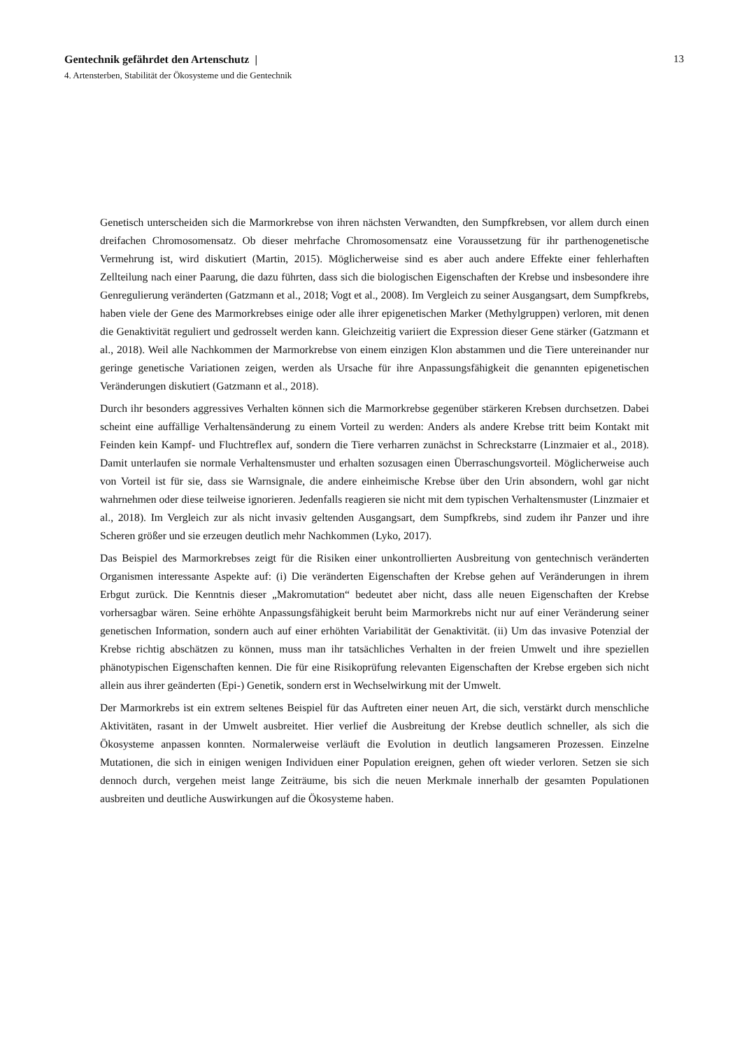13
Gentechnik gefährdet den Artenschutz |
4. Artensterben, Stabilität der Ökosysteme und die Gentechnik
Genetisch unterscheiden sich die Marmorkrebse von ihren nächsten Verwandten, den Sumpfkrebsen, vor allem durch einen dreifachen Chromosomensatz. Ob dieser mehrfache Chromosomensatz eine Voraussetzung für ihr parthenogenetische Vermehrung ist, wird diskutiert (Martin, 2015). Möglicherweise sind es aber auch andere Effekte einer fehlerhaften Zellteilung nach einer Paarung, die dazu führten, dass sich die biologischen Eigenschaften der Krebse und insbesondere ihre Genregulierung veränderten (Gatzmann et al., 2018; Vogt et al., 2008). Im Vergleich zu seiner Ausgangsart, dem Sumpfkrebs, haben viele der Gene des Marmorkrebses einige oder alle ihrer epigenetischen Marker (Methylgruppen) verloren, mit denen die Genaktivität reguliert und gedrosselt werden kann. Gleichzeitig variiert die Expression dieser Gene stärker (Gatzmann et al., 2018). Weil alle Nachkommen der Marmorkrebse von einem einzigen Klon abstammen und die Tiere untereinander nur geringe genetische Variationen zeigen, werden als Ursache für ihre Anpassungsfähigkeit die genannten epigenetischen Veränderungen diskutiert (Gatzmann et al., 2018).
Durch ihr besonders aggressives Verhalten können sich die Marmorkrebse gegenüber stärkeren Krebsen durchsetzen. Dabei scheint eine auffällige Verhaltensänderung zu einem Vorteil zu werden: Anders als andere Krebse tritt beim Kontakt mit Feinden kein Kampf- und Fluchtreflex auf, sondern die Tiere verharren zunächst in Schreckstarre (Linzmaier et al., 2018). Damit unterlaufen sie normale Verhaltensmuster und erhalten sozusagen einen Überraschungsvorteil. Möglicherweise auch von Vorteil ist für sie, dass sie Warnsignale, die andere einheimische Krebse über den Urin absondern, wohl gar nicht wahrnehmen oder diese teilweise ignorieren. Jedenfalls reagieren sie nicht mit dem typischen Verhaltensmuster (Linzmaier et al., 2018). Im Vergleich zur als nicht invasiv geltenden Ausgangsart, dem Sumpfkrebs, sind zudem ihr Panzer und ihre Scheren größer und sie erzeugen deutlich mehr Nachkommen (Lyko, 2017).
Das Beispiel des Marmorkrebses zeigt für die Risiken einer unkontrollierten Ausbreitung von gentechnisch veränderten Organismen interessante Aspekte auf: (i) Die veränderten Eigenschaften der Krebse gehen auf Veränderungen in ihrem Erbgut zurück. Die Kenntnis dieser „Makromutation“ bedeutet aber nicht, dass alle neuen Eigenschaften der Krebse vorhersagbar wären. Seine erhöhte Anpassungsfähigkeit beruht beim Marmorkrebs nicht nur auf einer Veränderung seiner genetischen Information, sondern auch auf einer erhöhten Variabilität der Genaktivität. (ii) Um das invasive Potenzial der Krebse richtig abschätzen zu können, muss man ihr tatsächliches Verhalten in der freien Umwelt und ihre speziellen phänotypischen Eigenschaften kennen. Die für eine Risikoprüfung relevanten Eigenschaften der Krebse ergeben sich nicht allein aus ihrer geänderten (Epi-) Genetik, sondern erst in Wechselwirkung mit der Umwelt.
Der Marmorkrebs ist ein extrem seltenes Beispiel für das Auftreten einer neuen Art, die sich, verstärkt durch menschliche Aktivitäten, rasant in der Umwelt ausbreitet. Hier verlief die Ausbreitung der Krebse deutlich schneller, als sich die Ökosysteme anpassen konnten. Normalerweise verläuft die Evolution in deutlich langsameren Prozessen. Einzelne Mutationen, die sich in einigen wenigen Individuen einer Population ereignen, gehen oft wieder verloren. Setzen sie sich dennoch durch, vergehen meist lange Zeiträume, bis sich die neuen Merkmale innerhalb der gesamten Populationen ausbreiten und deutliche Auswirkungen auf die Ökosysteme haben.